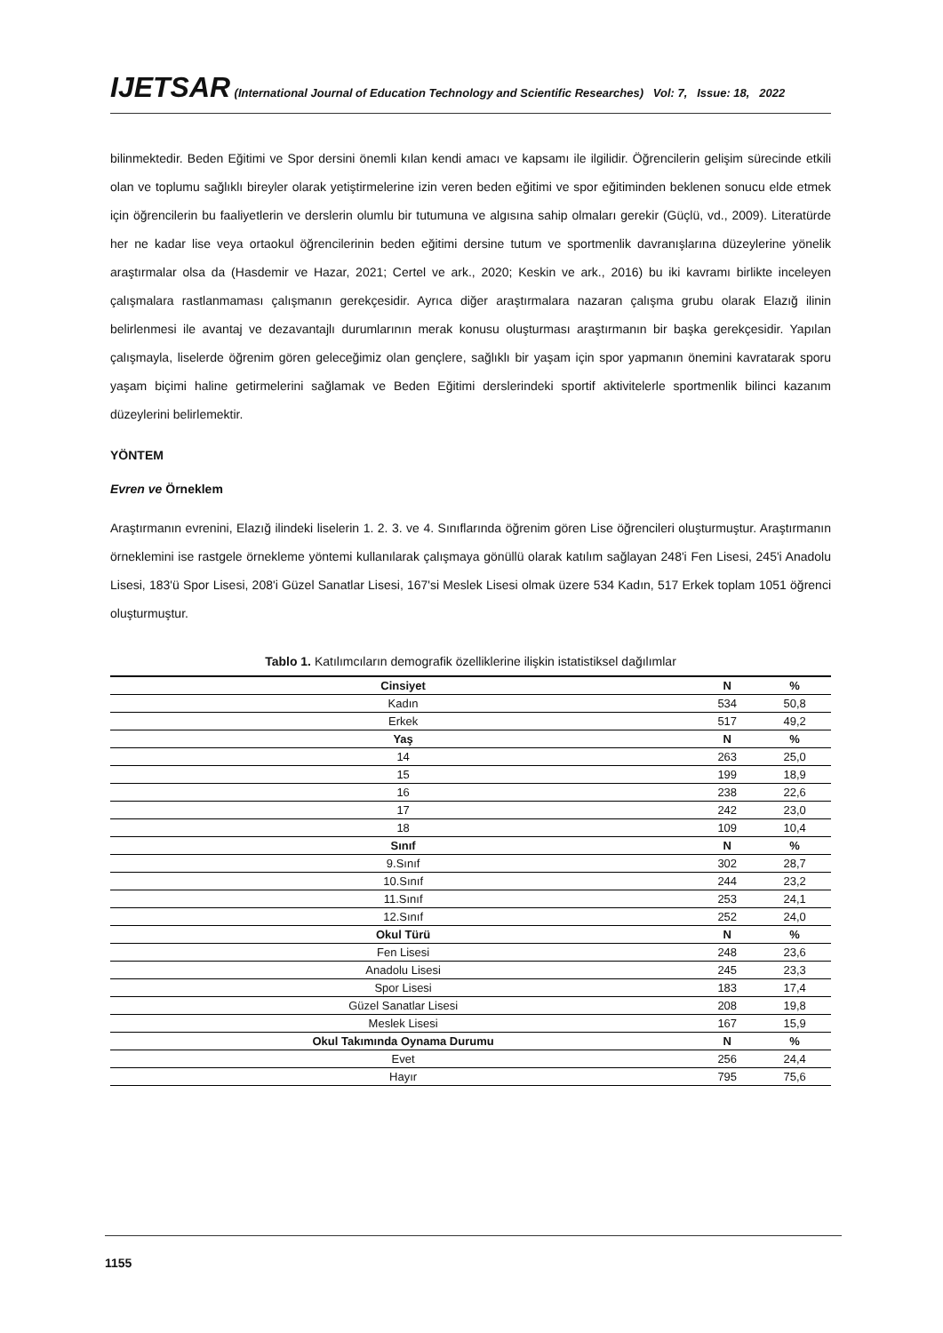IJETSAR (International Journal of Education Technology and Scientific Researches) Vol: 7, Issue: 18, 2022
bilinmektedir. Beden Eğitimi ve Spor dersini önemli kılan kendi amacı ve kapsamı ile ilgilidir. Öğrencilerin gelişim sürecinde etkili olan ve toplumu sağlıklı bireyler olarak yetiştirmelerine izin veren beden eğitimi ve spor eğitiminden beklenen sonucu elde etmek için öğrencilerin bu faaliyetlerin ve derslerin olumlu bir tutumuna ve algısına sahip olmaları gerekir (Güçlü, vd., 2009). Literatürde her ne kadar lise veya ortaokul öğrencilerinin beden eğitimi dersine tutum ve sportmenlik davranışlarına düzeylerine yönelik araştırmalar olsa da (Hasdemir ve Hazar, 2021; Certel ve ark., 2020; Keskin ve ark., 2016) bu iki kavramı birlikte inceleyen çalışmalara rastlanmaması çalışmanın gerekçesidir. Ayrıca diğer araştırmalara nazaran çalışma grubu olarak Elazığ ilinin belirlenmesi ile avantaj ve dezavantajlı durumlarının merak konusu oluşturması araştırmanın bir başka gerekçesidir. Yapılan çalışmayla, liselerde öğrenim gören geleceğimiz olan gençlere, sağlıklı bir yaşam için spor yapmanın önemini kavratarak sporu yaşam biçimi haline getirmelerini sağlamak ve Beden Eğitimi derslerindeki sportif aktivitelerle sportmenlik bilinci kazanım düzeylerini belirlemektir.
YÖNTEM
Evren ve Örneklem
Araştırmanın evrenini, Elazığ ilindeki liselerin 1. 2. 3. ve 4. Sınıflarında öğrenim gören Lise öğrencileri oluşturmuştur. Araştırmanın örneklemini ise rastgele örnekleme yöntemi kullanılarak çalışmaya gönüllü olarak katılım sağlayan 248'i Fen Lisesi, 245'i Anadolu Lisesi, 183'ü Spor Lisesi, 208'i Güzel Sanatlar Lisesi, 167'si Meslek Lisesi olmak üzere 534 Kadın, 517 Erkek toplam 1051 öğrenci oluşturmuştur.
Tablo 1. Katılımcıların demografik özelliklerine ilişkin istatistiksel dağılımlar
| Cinsiyet | N | % |
| --- | --- | --- |
| Kadın | 534 | 50,8 |
| Erkek | 517 | 49,2 |
| Yaş | N | % |
| 14 | 263 | 25,0 |
| 15 | 199 | 18,9 |
| 16 | 238 | 22,6 |
| 17 | 242 | 23,0 |
| 18 | 109 | 10,4 |
| Sınıf | N | % |
| 9.Sınıf | 302 | 28,7 |
| 10.Sınıf | 244 | 23,2 |
| 11.Sınıf | 253 | 24,1 |
| 12.Sınıf | 252 | 24,0 |
| Okul Türü | N | % |
| Fen Lisesi | 248 | 23,6 |
| Anadolu Lisesi | 245 | 23,3 |
| Spor Lisesi | 183 | 17,4 |
| Güzel Sanatlar Lisesi | 208 | 19,8 |
| Meslek Lisesi | 167 | 15,9 |
| Okul Takımında Oynama Durumu | N | % |
| Evet | 256 | 24,4 |
| Hayır | 795 | 75,6 |
1155